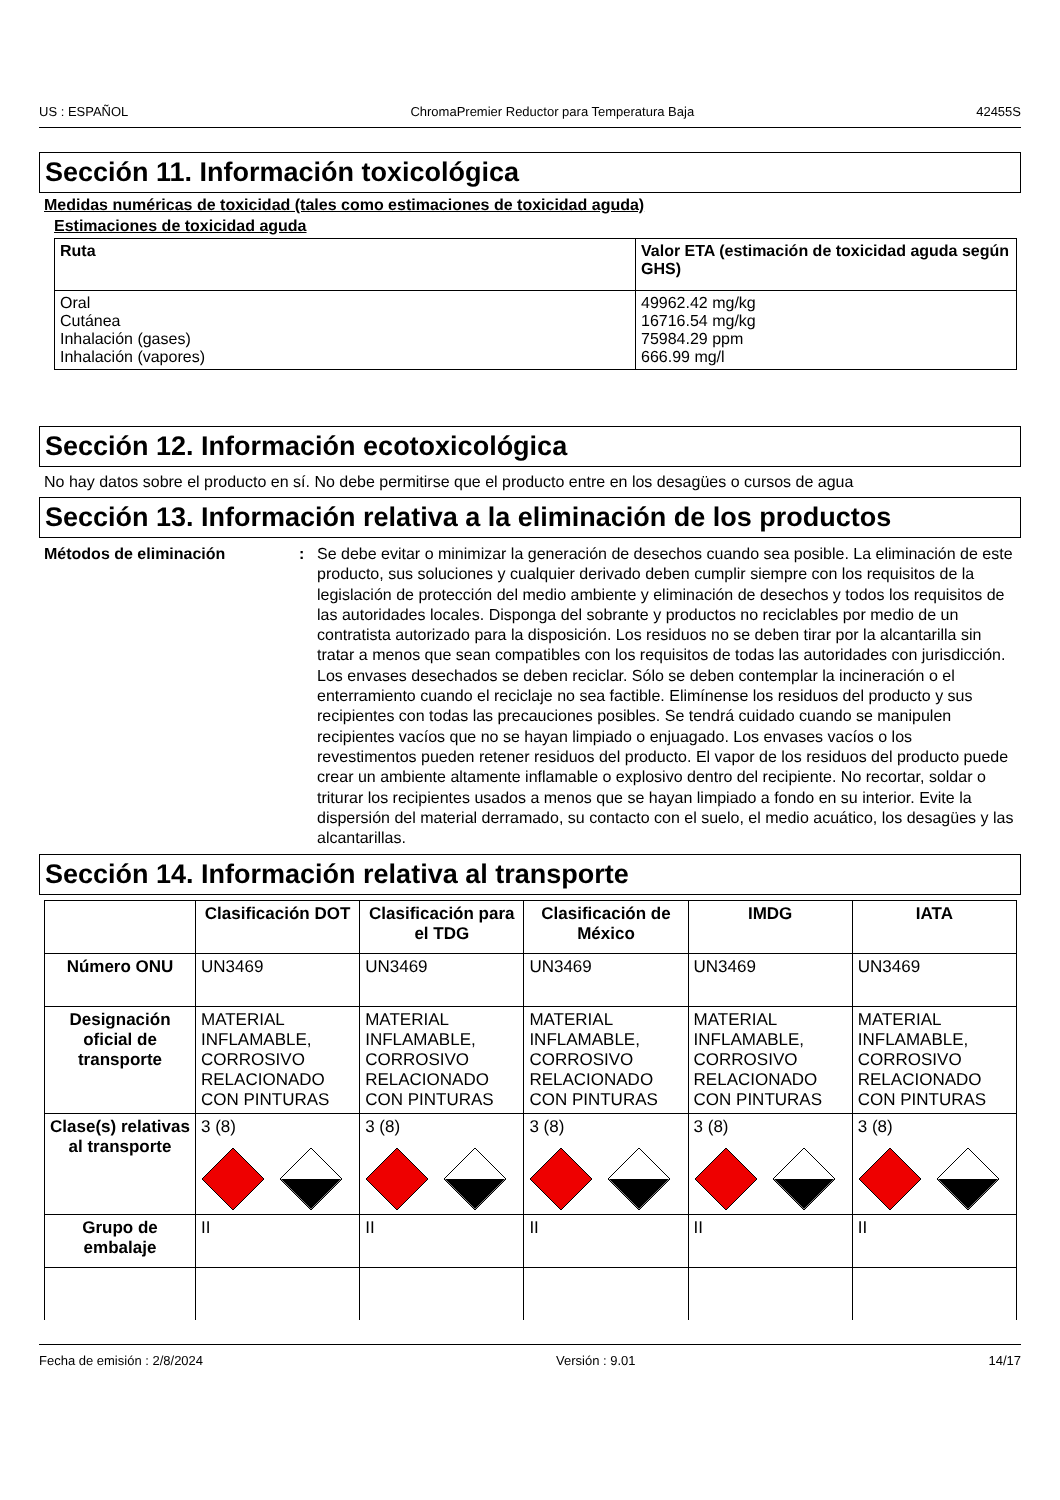US : ESPAÑOL ChromaPremier Reductor para Temperatura Baja 42455S
Sección 11. Información toxicológica
Medidas numéricas de toxicidad (tales como estimaciones de toxicidad aguda)
Estimaciones de toxicidad aguda
| Ruta | Valor ETA (estimación de toxicidad aguda según GHS) |
| --- | --- |
| Oral Cutánea Inhalación (gases) Inhalación (vapores) | 49962.42 mg/kg 16716.54 mg/kg 75984.29 ppm 666.99 mg/l |
Sección 12. Información ecotoxicológica
No hay datos sobre el producto en sí. No debe permitirse que el producto entre en los desagües o cursos de agua
Sección 13. Información relativa a la eliminación de los productos
Métodos de eliminación: Se debe evitar o minimizar la generación de desechos cuando sea posible. La eliminación de este producto, sus soluciones y cualquier derivado deben cumplir siempre con los requisitos de la legislación de protección del medio ambiente y eliminación de desechos y todos los requisitos de las autoridades locales. Disponga del sobrante y productos no reciclables por medio de un contratista autorizado para la disposición. Los residuos no se deben tirar por la alcantarilla sin tratar a menos que sean compatibles con los requisitos de todas las autoridades con jurisdicción. Los envases desechados se deben reciclar. Sólo se deben contemplar la incineración o el enterramiento cuando el reciclaje no sea factible. Elimínense los residuos del producto y sus recipientes con todas las precauciones posibles. Se tendrá cuidado cuando se manipulen recipientes vacíos que no se hayan limpiado o enjuagado. Los envases vacíos o los revestimentos pueden retener residuos del producto. El vapor de los residuos del producto puede crear un ambiente altamente inflamable o explosivo dentro del recipiente. No recortar, soldar o triturar los recipientes usados a menos que se hayan limpiado a fondo en su interior. Evite la dispersión del material derramado, su contacto con el suelo, el medio acuático, los desagües y las alcantarillas.
Sección 14. Información relativa al transporte
| | Clasificación DOT | Clasificación para el TDG | Clasificación de México | IMDG | IATA |
| --- | --- | --- | --- | --- | --- |
| Número ONU | UN3469 | UN3469 | UN3469 | UN3469 | UN3469 |
| Designación oficial de transporte | MATERIAL INFLAMABLE, CORROSIVO RELACIONADO CON PINTURAS | MATERIAL INFLAMABLE, CORROSIVO RELACIONADO CON PINTURAS | MATERIAL INFLAMABLE, CORROSIVO RELACIONADO CON PINTURAS | MATERIAL INFLAMABLE, CORROSIVO RELACIONADO CON PINTURAS | MATERIAL INFLAMABLE, CORROSIVO RELACIONADO CON PINTURAS |
| Clase(s) relativas al transporte | 3 (8) | 3 (8) | 3 (8) | 3 (8) | 3 (8) |
| Grupo de embalaje | II | II | II | II | II |
Fecha de emisión : 2/8/2024 Versión : 9.01 14/17